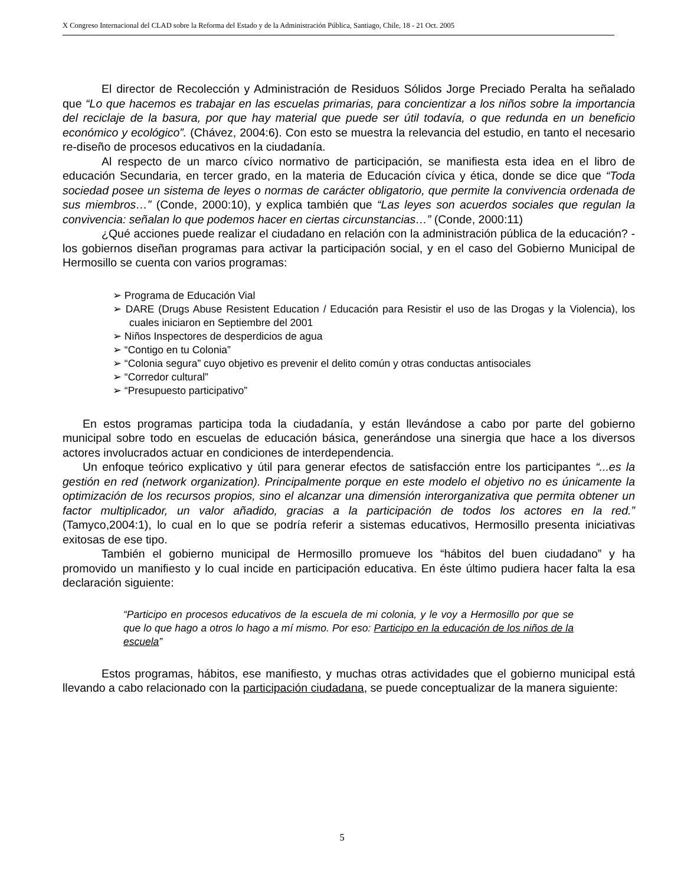X Congreso Internacional del CLAD sobre la Reforma del Estado y de la Administración Pública, Santiago, Chile, 18 - 21 Oct. 2005
El director de Recolección y Administración de Residuos Sólidos Jorge Preciado Peralta ha señalado que “Lo que hacemos es trabajar en las escuelas primarias, para concientizar a los niños sobre la importancia del reciclaje de la basura, por que hay material que puede ser útil todavía, o que redunda en un beneficio económico y ecológico”. (Chávez, 2004:6). Con esto se muestra la relevancia del estudio, en tanto el necesario re-diseño de procesos educativos en la ciudadanía.
Al respecto de un marco cívico normativo de participación, se manifiesta esta idea en el libro de educación Secundaria, en tercer grado, en la materia de Educación cívica y ética, donde se dice que “Toda sociedad posee un sistema de leyes o normas de carácter obligatorio, que permite la convivencia ordenada de sus miembros…” (Conde, 2000:10), y explica también que “Las leyes son acuerdos sociales que regulan la convivencia: señalan lo que podemos hacer en ciertas circunstancias…” (Conde, 2000:11)
¿Qué acciones puede realizar el ciudadano en relación con la administración pública de la educación? - los gobiernos diseñan programas para activar la participación social, y en el caso del Gobierno Municipal de Hermosillo se cuenta con varios programas:
➢ Programa de Educación Vial
➢ DARE (Drugs Abuse Resistent Education / Educación para Resistir el uso de las Drogas y la Violencia), los cuales iniciaron en Septiembre del 2001
➢ Niños Inspectores de desperdicios de agua
➢ “Contigo en tu Colonia”
➢ “Colonia segura” cuyo objetivo es prevenir el delito común y otras conductas antisociales
➢ “Corredor cultural”
➢ “Presupuesto participativo”
En estos programas participa toda la ciudadanía, y están llevándose a cabo por parte del gobierno municipal sobre todo en escuelas de educación básica, generándose una sinergia que hace a los diversos actores involucrados actuar en condiciones de interdependencia.
Un enfoque teórico explicativo y útil para generar efectos de satisfacción entre los participantes “...es la gestión en red (network organization). Principalmente porque en este modelo el objetivo no es únicamente la optimización de los recursos propios, sino el alcanzar una dimensión interorganizativa que permita obtener un factor multiplicador, un valor añadido, gracias a la participación de todos los actores en la red.” (Tamyco,2004:1), lo cual en lo que se podría referir a sistemas educativos, Hermosillo presenta iniciativas exitosas de ese tipo.
También el gobierno municipal de Hermosillo promueve los “hábitos del buen ciudadano” y ha promovido un manifiesto y lo cual incide en participación educativa. En éste último pudiera hacer falta la esa declaración siguiente:
“Participo en procesos educativos de la escuela de mi colonia, y le voy a Hermosillo por que se que lo que hago a otros lo hago a mí mismo. Por eso: Participo en la educación de los niños de la escuela”
Estos programas, hábitos, ese manifiesto, y muchas otras actividades que el gobierno municipal está llevando a cabo relacionado con la participación ciudadana, se puede conceptualizar de la manera siguiente:
5